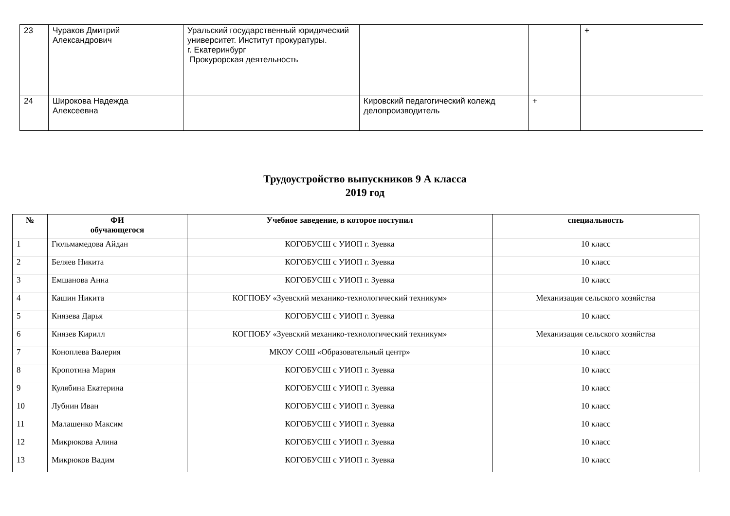| 23 | Чураков Дмитрий Александрович | Уральский государственный юридический университет. Институт прокуратуры. г. Екатеринбург Прокурорская деятельность | | | + | |
| 24 | Широкова Надежда Алексеевна | | Кировский педагогический колежд делопроизводитель | + | | |
Трудоустройство выпускников 9 А класса
2019 год
| № | ФИ обучающегося | Учебное заведение, в которое поступил | специальность |
| --- | --- | --- | --- |
| 1 | Гюльмамедова Айдан | КОГОБУСШ с УИОП г. Зуевка | 10 класс |
| 2 | Беляев Никита | КОГОБУСШ с УИОП г. Зуевка | 10 класс |
| 3 | Емшанова Анна | КОГОБУСШ с УИОП г. Зуевка | 10 класс |
| 4 | Кашин Никита | КОГПОБУ «Зуевский механико-технологический техникум» | Механизация сельского хозяйства |
| 5 | Князева Дарья | КОГОБУСШ с УИОП г. Зуевка | 10 класс |
| 6 | Князев Кирилл | КОГПОБУ «Зуевский механико-технологический техникум» | Механизация сельского хозяйства |
| 7 | Коноплева Валерия | МКОУ СОШ «Образовательный центр» | 10 класс |
| 8 | Кропотина Мария | КОГОБУСШ с УИОП г. Зуевка | 10 класс |
| 9 | Кулябина Екатерина | КОГОБУСШ с УИОП г. Зуевка | 10 класс |
| 10 | Лубнин Иван | КОГОБУСШ с УИОП г. Зуевка | 10 класс |
| 11 | Малашенко Максим | КОГОБУСШ с УИОП г. Зуевка | 10 класс |
| 12 | Микрюкова Алина | КОГОБУСШ с УИОП г. Зуевка | 10 класс |
| 13 | Микрюков Вадим | КОГОБУСШ с УИОП г. Зуевка | 10 класс |